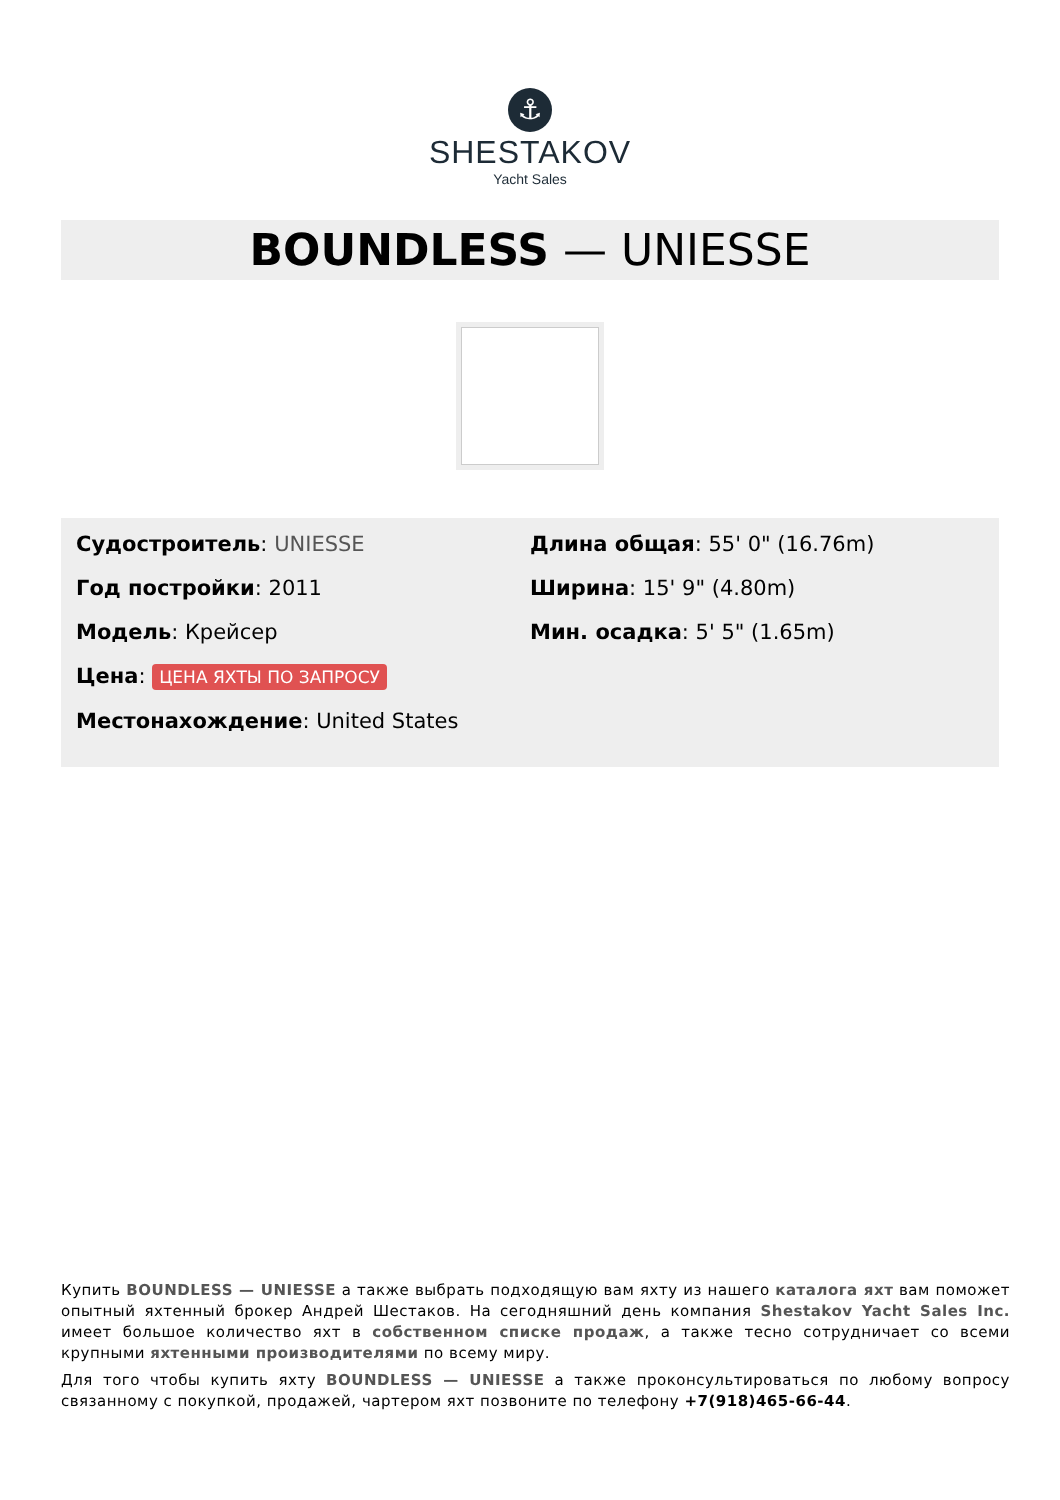⚓
SHESTAKOV
Yacht Sales
BOUNDLESS — UNIESSE
Судостроитель: UNIESSE
Год постройки: 2011
Модель: Крейсер
Цена: ЦЕНА ЯХТЫ ПО ЗАПРОСУ
Местонахождение: United States
Длина общая: 55' 0" (16.76m)
Ширина: 15' 9" (4.80m)
Мин. осадка: 5' 5" (1.65m)
Купить BOUNDLESS — UNIESSE а также выбрать подходящую вам яхту из нашего каталога яхт вам поможет опытный яхтенный брокер Андрей Шестаков. На сегодняшний день компания Shestakov Yacht Sales Inc. имеет большое количество яхт в собственном списке продаж, а также тесно сотрудничает со всеми крупными яхтенными производителями по всему миру.
Для того чтобы купить яхту BOUNDLESS — UNIESSE а также проконсультироваться по любому вопросу связанному с покупкой, продажей, чартером яхт позвоните по телефону +7(918)465-66-44.